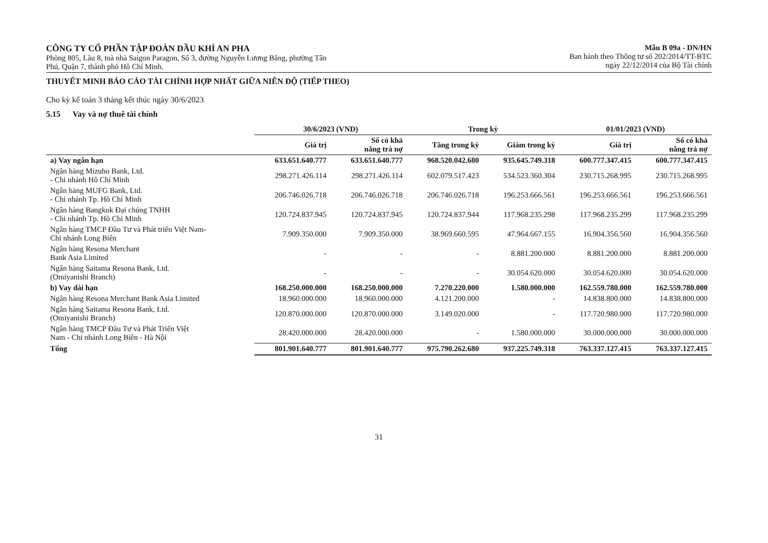CÔNG TY CỔ PHẦN TẬP ĐOÀN DẦU KHÍ AN PHA
Phòng 805, Lầu 8, toà nhà Saigon Paragon, Số 3, đường Nguyễn Lương Bằng, phường Tân
Phú, Quận 7, thành phố Hồ Chí Minh.
Mẫu B 09a - DN/HN
Ban hành theo Thông tư số 202/2014/TT-BTC
ngày 22/12/2014 của Bộ Tài chính
THUYẾT MINH BÁO CÁO TÀI CHÍNH HỢP NHẤT GIỮA NIÊN ĐỘ (TIẾP THEO)
Cho kỳ kế toán 3 tháng kết thúc ngày 30/6/2023
5.15 Vay và nợ thuê tài chính
| | 30/6/2023 (VND) | | Trong kỳ | | 01/01/2023 (VND) | |
| --- | --- | --- | --- | --- | --- | --- |
| | Giá trị | Số có khả năng trả nợ | Tăng trong kỳ | Giảm trong kỳ | Giá trị | Số có khả năng trả nợ |
| a) Vay ngắn hạn | 633.651.640.777 | 633.651.640.777 | 968.520.042.680 | 935.645.749.318 | 600.777.347.415 | 600.777.347.415 |
| Ngân hàng Mizuho Bank, Ltd. - Chi nhánh Hồ Chí Minh | 298.271.426.114 | 298.271.426.114 | 602.079.517.423 | 534.523.360.304 | 230.715.268.995 | 230.715.268.995 |
| Ngân hàng MUFG Bank, Ltd. - Chi nhánh Tp. Hồ Chí Minh | 206.746.026.718 | 206.746.026.718 | 206.746.026.718 | 196.253.666.561 | 196.253.666.561 | 196.253.666.561 |
| Ngân hàng Bangkok Đại chúng TNHH - Chi nhánh Tp. Hồ Chí Minh | 120.724.837.945 | 120.724.837.945 | 120.724.837.944 | 117.968.235.298 | 117.968.235.299 | 117.968.235.299 |
| Ngân hàng TMCP Đầu Tư và Phát triển Việt Nam- Chi nhánh Long Biên | 7.909.350.000 | 7.909.350.000 | 38.969.660.595 | 47.964.667.155 | 16.904.356.560 | 16.904.356.560 |
| Ngân hàng Resona Merchant Bank Asia Limited | - | - | - | 8.881.200.000 | 8.881.200.000 | 8.881.200.000 |
| Ngân hàng Saitama Resona Bank, Ltd. (Omiyanishi Branch) | - | - | - | 30.054.620.000 | 30.054.620.000 | 30.054.620.000 |
| b) Vay dài hạn | 168.250.000.000 | 168.250.000.000 | 7.270.220.000 | 1.580.000.000 | 162.559.780.000 | 162.559.780.000 |
| Ngân hàng Resona Merchant Bank Asia Limited | 18.960.000.000 | 18.960.000.000 | 4.121.200.000 | - | 14.838.800.000 | 14.838.800.000 |
| Ngân hàng Saitama Resona Bank, Ltd. (Omiyanishi Branch) | 120.870.000.000 | 120.870.000.000 | 3.149.020.000 | - | 117.720.980.000 | 117.720.980.000 |
| Ngân hàng TMCP Đầu Tư và Phát Triển Việt Nam - Chi nhánh Long Biên - Hà Nội | 28.420.000.000 | 28.420.000.000 | - | 1.580.000.000 | 30.000.000.000 | 30.000.000.000 |
| Tổng | 801.901.640.777 | 801.901.640.777 | 975.790.262.680 | 937.225.749.318 | 763.337.127.415 | 763.337.127.415 |
31